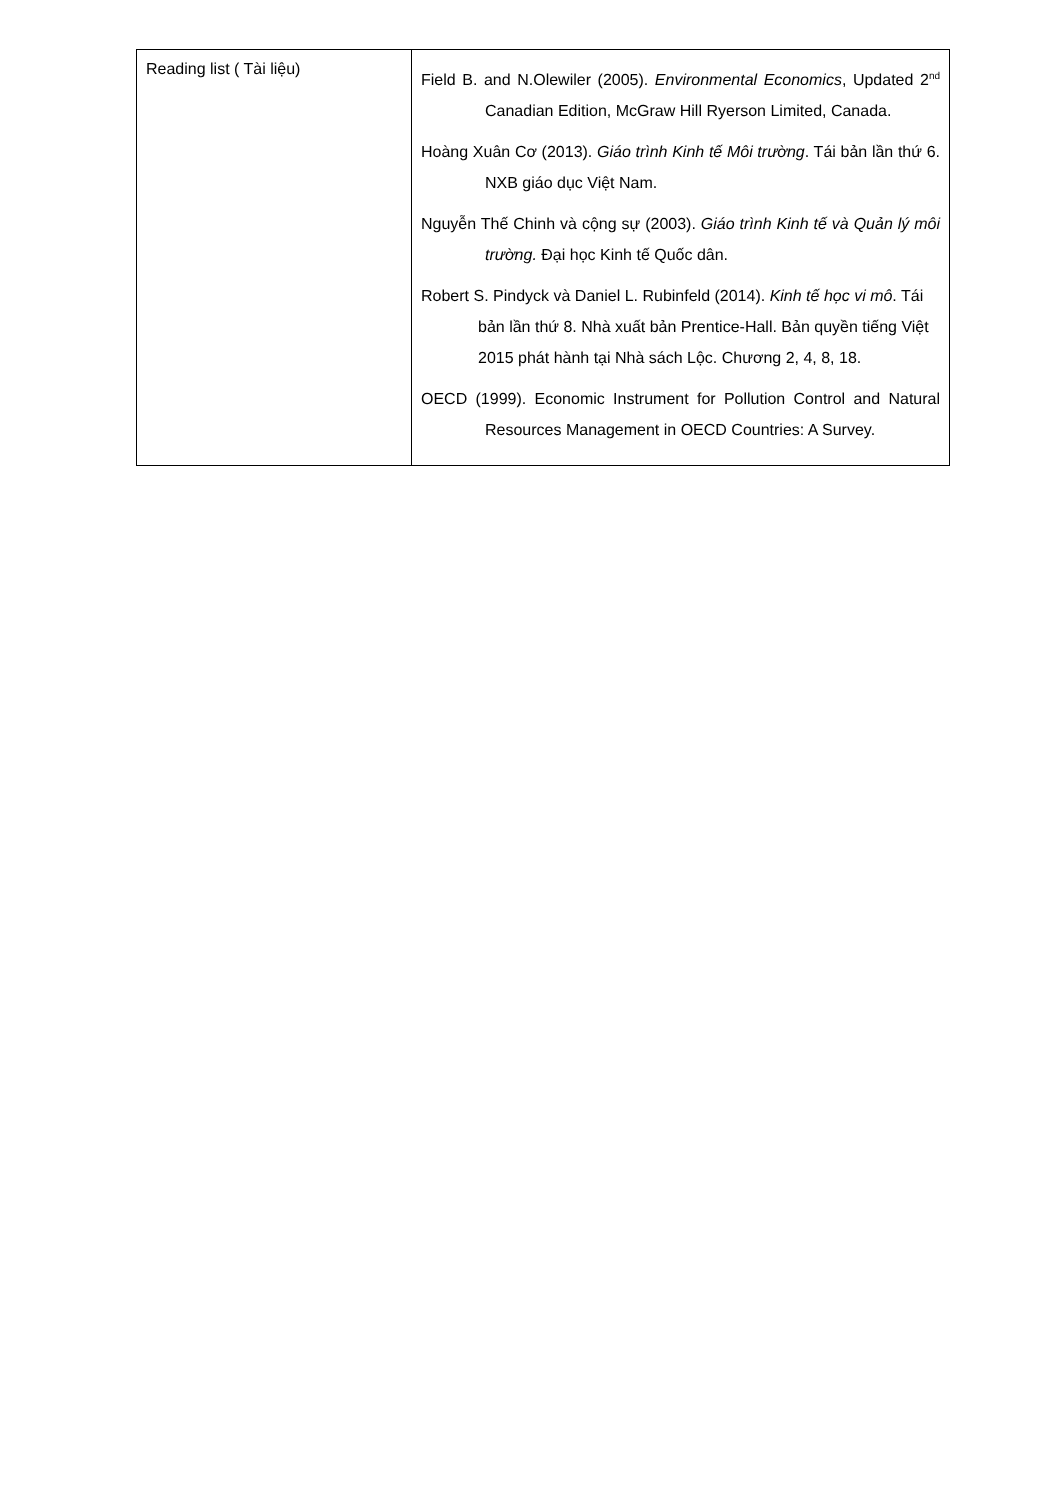| Reading list ( Tài liệu) | Field B. and N.Olewiler (2005). Environmental Economics , Updated 2<sup>nd</sup> Canadian Edition, McGraw Hill Ryerson Limited, Canada. Hoàng Xuân Cơ (2013). Giáo trình Kinh tế Môi trường . Tái bản lần thứ 6. NXB giáo dục Việt Nam. Nguyễn Thế Chinh và cộng sự (2003). Giáo trình Kinh tế và Quản lý môi trường. Đại học Kinh tế Quốc dân. Robert S. Pindyck và Daniel L. Rubinfeld (2014). Kinh tế học vi mô . Tái bản lần thứ 8. Nhà xuất bản Prentice-Hall. Bản quyền tiếng Việt 2015 phát hành tại Nhà sách Lộc. Chương 2, 4, 8, 18. OECD (1999). Economic Instrument for Pollution Control and Natural Resources Management in OECD Countries: A Survey. |